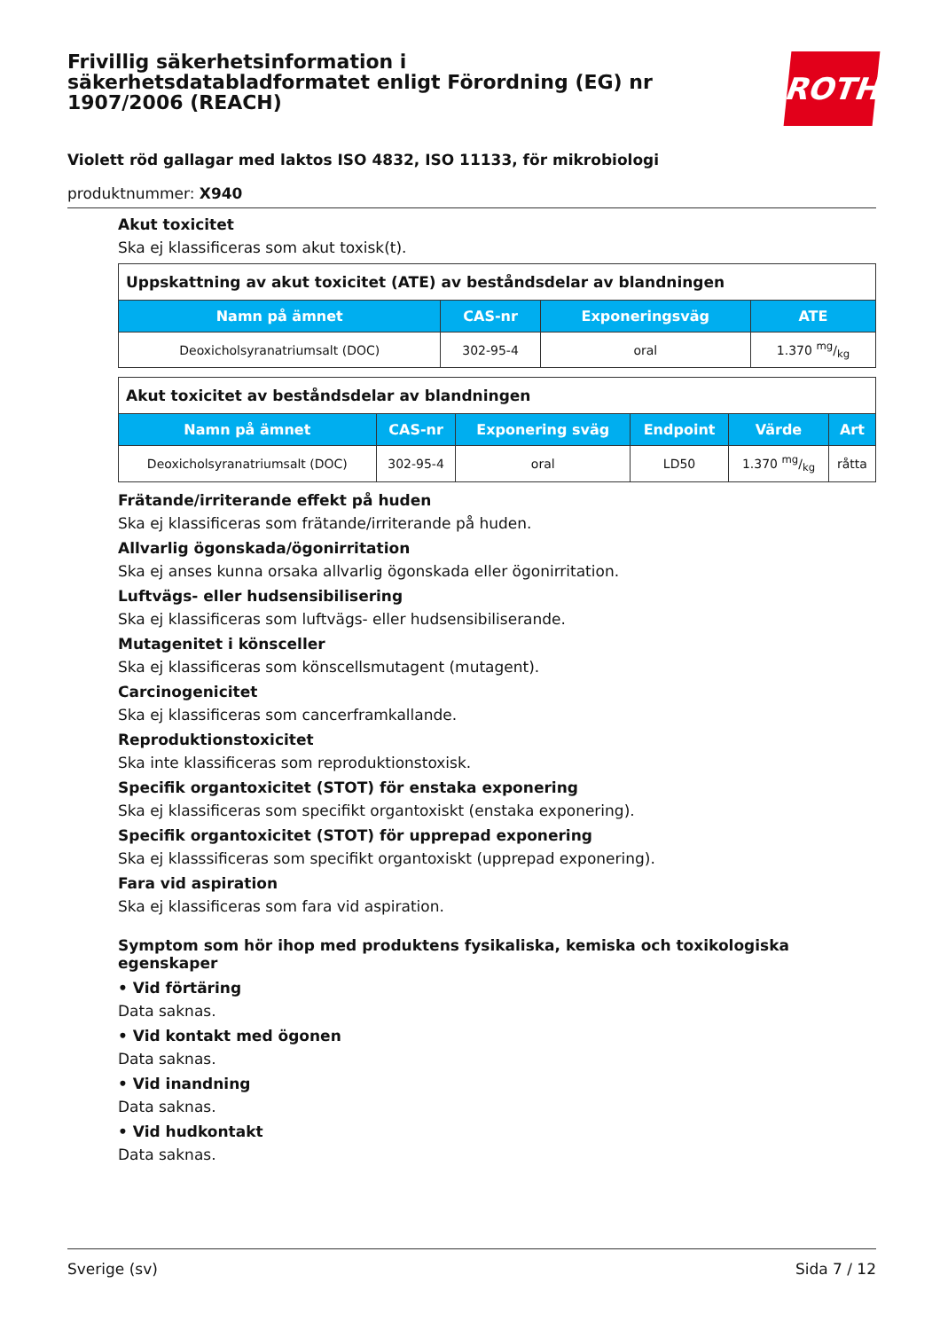Frivillig säkerhetsinformation i säkerhetsdatabladformatet enligt Förordning (EG) nr 1907/2006 (REACH)
ROTH
Violett röd gallagar med laktos ISO 4832, ISO 11133, för mikrobiologi
produktnummer: X940
Akut toxicitet
Ska ej klassificeras som akut toxisk(t).
| Uppskattning av akut toxicitet (ATE) av beståndsdelar av blandningen | | | |
| Namn på ämnet | CAS-nr | Exponeringsväg | ATE |
| Deoxicholsyranatriumsalt (DOC) | 302-95-4 | oral | 1.370 mg/kg |
| Akut toxicitet av beståndsdelar av blandningen | | | | | |
| Namn på ämnet | CAS-nr | Exponering sväg | Endpoint | Värde | Art |
| Deoxicholsyranatriumsalt (DOC) | 302-95-4 | oral | LD50 | 1.370 mg/kg | råtta |
Frätande/irriterande effekt på huden
Ska ej klassificeras som frätande/irriterande på huden.
Allvarlig ögonskada/ögonirritation
Ska ej anses kunna orsaka allvarlig ögonskada eller ögonirritation.
Luftvägs- eller hudsensibilisering
Ska ej klassificeras som luftvägs- eller hudsensibiliserande.
Mutagenitet i könsceller
Ska ej klassificeras som könscellsmutagent (mutagent).
Carcinogenicitet
Ska ej klassificeras som cancerframkallande.
Reproduktionstoxicitet
Ska inte klassificeras som reproduktionstoxisk.
Specifik organtoxicitet (STOT) för enstaka exponering
Ska ej klassificeras som specifikt organtoxiskt (enstaka exponering).
Specifik organtoxicitet (STOT) för upprepad exponering
Ska ej klasssificeras som specifikt organtoxiskt (upprepad exponering).
Fara vid aspiration
Ska ej klassificeras som fara vid aspiration.
Symptom som hör ihop med produktens fysikaliska, kemiska och toxikologiska egenskaper
• Vid förtäring
Data saknas.
• Vid kontakt med ögonen
Data saknas.
• Vid inandning
Data saknas.
• Vid hudkontakt
Data saknas.
Sverige (sv) Sida 7 / 12